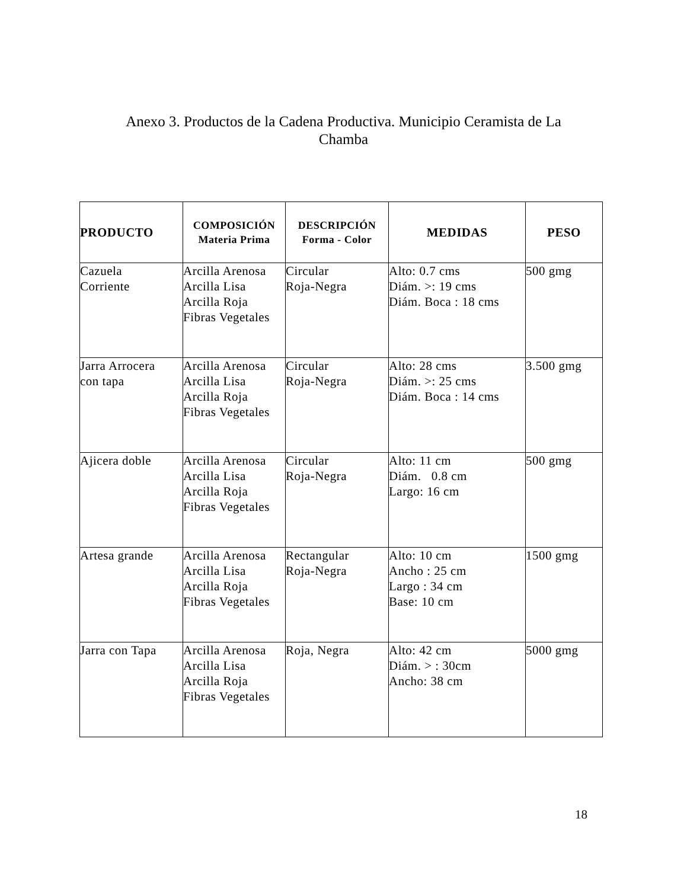Anexo 3. Productos de la Cadena Productiva. Municipio Ceramista de La
Chamba
| PRODUCTO | COMPOSICIÓN Materia Prima | DESCRIPCIÓN Forma - Color | MEDIDAS | PESO |
| --- | --- | --- | --- | --- |
| Cazuela Corriente | Arcilla Arenosa Arcilla Lisa Arcilla Roja Fibras Vegetales | Circular Roja-Negra | Alto: 0.7 cms Diám. >: 19 cms Diám. Boca : 18 cms | 500 gmg |
| Jarra Arrocera con tapa | Arcilla Arenosa Arcilla Lisa Arcilla Roja Fibras Vegetales | Circular Roja-Negra | Alto: 28 cms Diám. >: 25 cms Diám. Boca : 14 cms | 3.500 gmg |
| Ajicera doble | Arcilla Arenosa Arcilla Lisa Arcilla Roja Fibras Vegetales | Circular Roja-Negra | Alto: 11 cm Diám. 0.8 cm Largo: 16 cm | 500 gmg |
| Artesa grande | Arcilla Arenosa Arcilla Lisa Arcilla Roja Fibras Vegetales | Rectangular Roja-Negra | Alto: 10 cm Ancho : 25 cm Largo : 34 cm Base: 10 cm | 1500 gmg |
| Jarra con Tapa | Arcilla Arenosa Arcilla Lisa Arcilla Roja Fibras Vegetales | Roja, Negra | Alto: 42 cm Diám. > : 30cm Ancho: 38 cm | 5000 gmg |
18